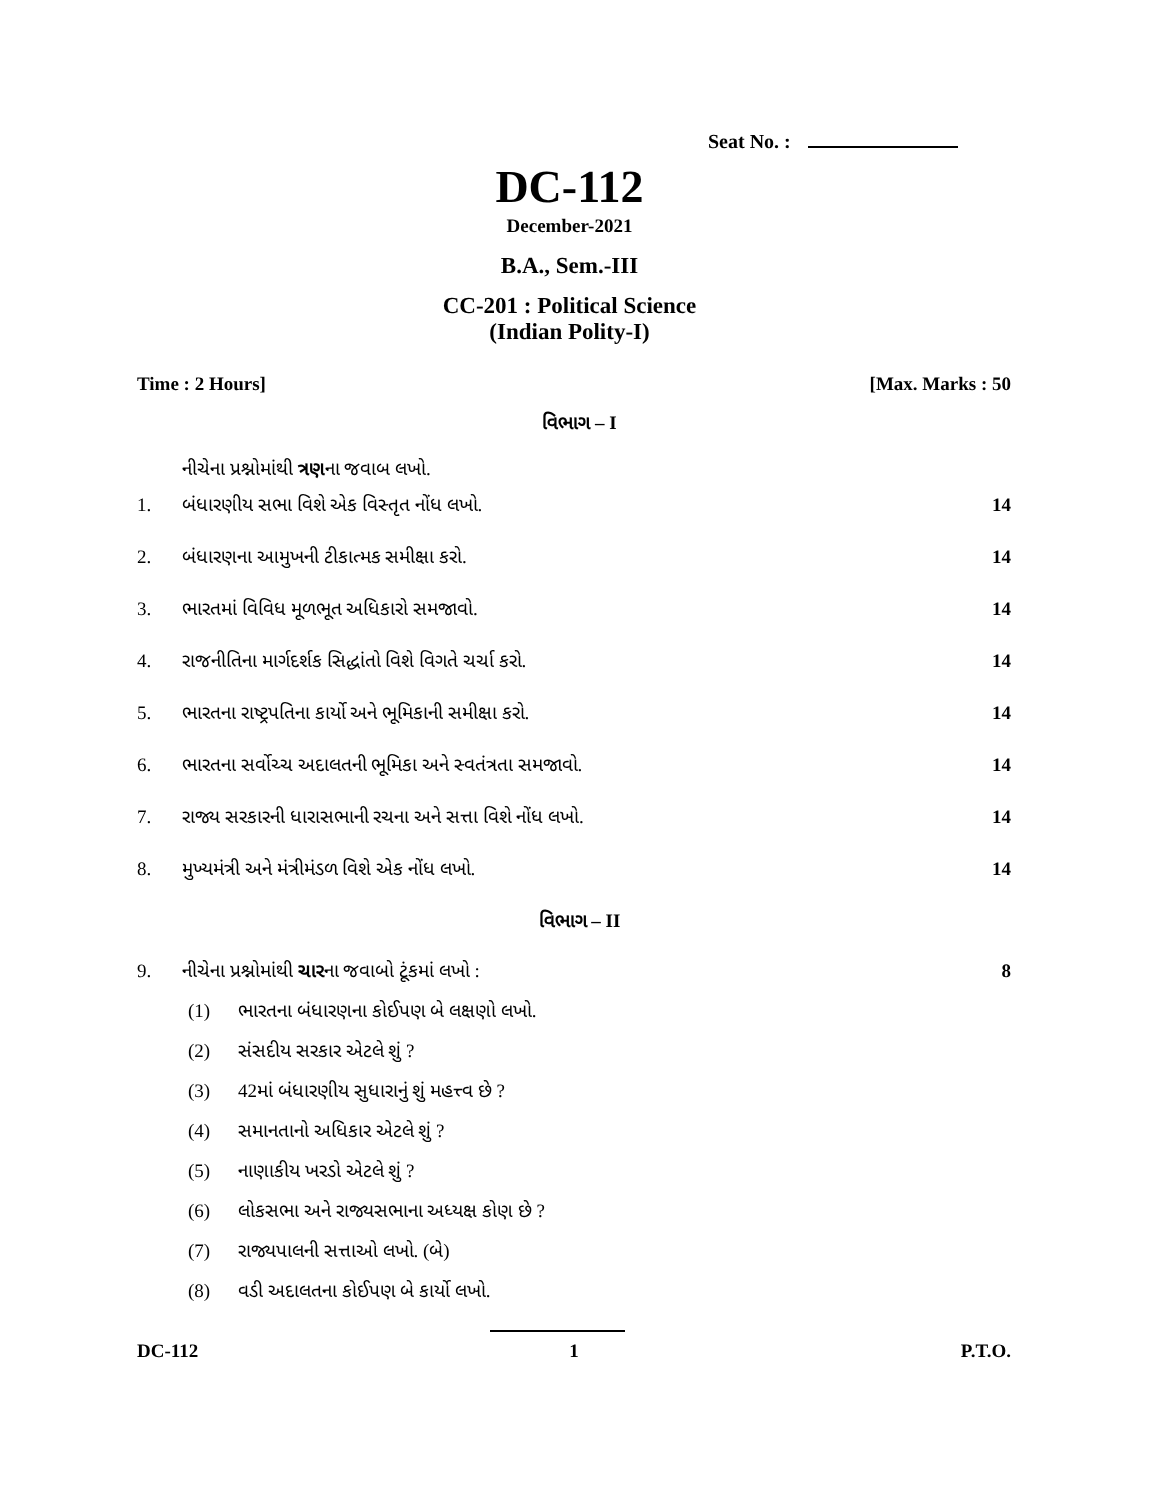Seat No. :
DC-112
December-2021
B.A., Sem.-III
CC-201 : Political Science
(Indian Polity-I)
Time : 2 Hours] [Max. Marks : 50
વિભાગ – I
નીચેના પ્રશ્નોમાંથી ત્રણના જવાબ લખો.
1. બંધારણીય સભા વિશે એક વિસ્તૃત નોંધ લખો. 14
2. બંધારણના આમુખની ટીકાત્મક સમીક્ષા કરો. 14
3. ભારતમાં વિવિધ મૂળભૂત અધિકારો સમજાવો. 14
4. રાજનીતિના માર્ગદર્શક સિદ્ધાંતો વિશે વિગતે ચર્ચા કરો. 14
5. ભારતના રાષ્ટ્રપતિના કાર્યો અને ભૂમિકાની સમીક્ષા કરો. 14
6. ભારતના સર્વોચ્ચ અદાલતની ભૂમિકા અને સ્વતંત્રતા સમજાવો. 14
7. રાજ્ય સરકારની ધારાસભાની રચના અને સત્તા વિશે નોંધ લખો. 14
8. મુખ્યમંત્રી અને મંત્રીમંડળ વિશે એક નોંધ લખો. 14
વિભાગ – II
9. નીચેના પ્રશ્નોમાંથી ચારના જવાબો ટૂંકમાં લખો : 8
(1) ભારતના બંધારણના કોઈપણ બે લક્ષણો લખો.
(2) સંસદીય સરકાર એટલે શું ?
(3) 42માં બંધારણીય સુધારાનું શું મહત્ત્વ છે ?
(4) સમાનતાનો અધિકાર એટલે શું ?
(5) નાણાકીય ખરડો એટલે શું ?
(6) લોકસભા અને રાજ્યસભાના અધ્યક્ષ કોણ છે ?
(7) રાજ્યપાલની સત્તાઓ લખો. (બે)
(8) વડી અદાલતના કોઈપણ બે કાર્યો લખો.
DC-112 1 P.T.O.